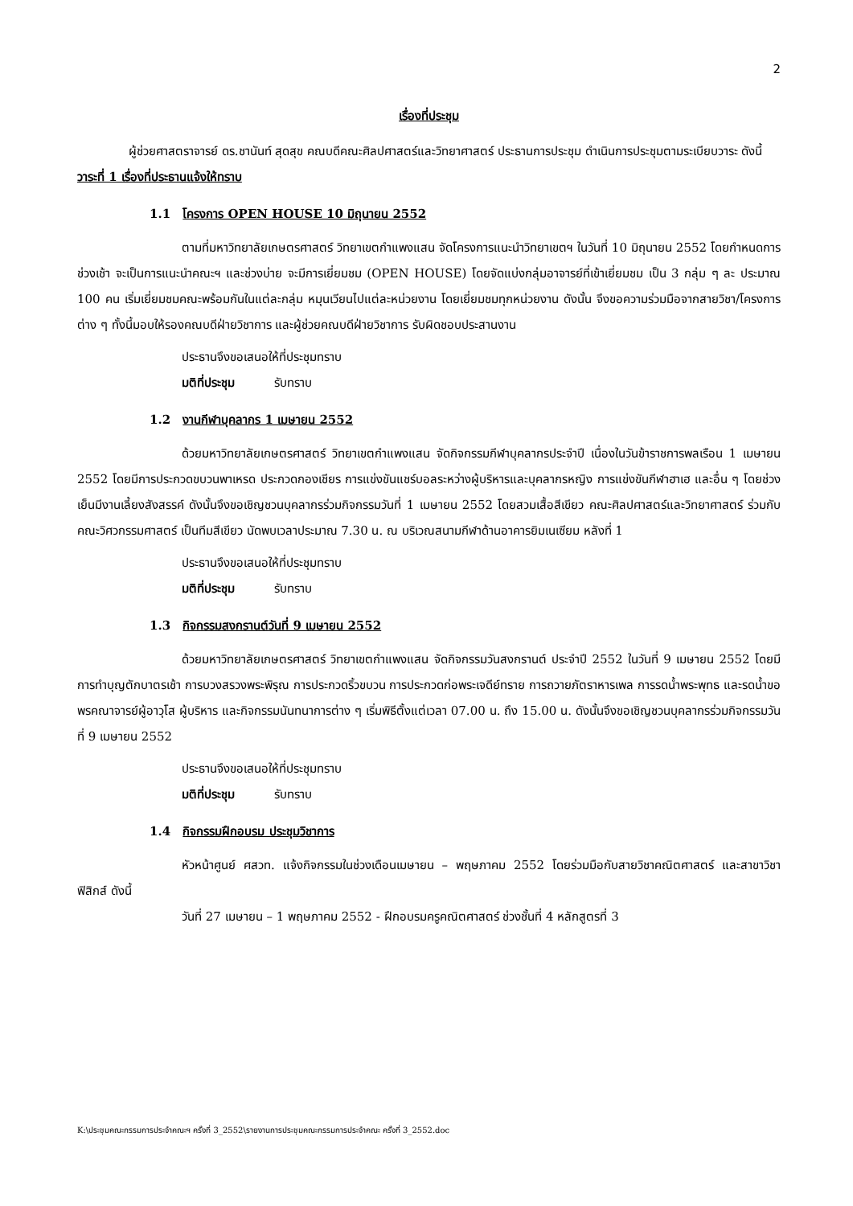2
เรื่องที่ประชุม
ผู้ช่วยศาสตราจารย์ ดร.ชานันท์ สุดสุข คณบดีคณะศิลปศาสตร์และวิทยาศาสตร์ ประธานการประชุม ดำเนินการประชุมตามระเบียบวาระ ดังนี้
วาระที่ 1 เรื่องที่ประธานแจ้งให้ทราบ
1.1 โครงการ OPEN HOUSE 10 มิถุนายน 2552
ตามที่มหาวิทยาลัยเกษตรศาสตร์ วิทยาเขตกำแพงแสน จัดโครงการแนะนำวิทยาเขตฯ ในวันที่ 10 มิถุนายน 2552 โดยกำหนดการช่วงเช้า จะเป็นการแนะนำคณะฯ และช่วงบ่าย จะมีการเยี่ยมชม (OPEN HOUSE) โดยจัดแบ่งกลุ่มอาจารย์ที่เข้าเยี่ยมชม เป็น 3 กลุ่ม ๆ ละ ประมาณ 100 คน เริ่มเยี่ยมชมคณะพร้อมกันในแต่ละกลุ่ม หมุนเวียนไปแต่ละหน่วยงาน โดยเยี่ยมชมทุกหน่วยงาน ดังนั้น จึงขอความร่วมมือจากสายวิชา/โครงการต่าง ๆ ทั้งนี้มอบให้รองคณบดีฝ่ายวิชาการ และผู้ช่วยคณบดีฝ่ายวิชาการ รับผิดชอบประสานงาน
ประธานจึงขอเสนอให้ที่ประชุมทราบ
มติที่ประชุม รับทราบ
1.2 งานกีฬาบุคลากร 1 เมษายน 2552
ด้วยมหาวิทยาลัยเกษตรศาสตร์ วิทยาเขตกำแพงแสน จัดกิจกรรมกีฬาบุคลากรประจำปี เนื่องในวันข้าราชการพลเรือน 1 เมษายน 2552 โดยมีการประกวดขบวนพาเหรด ประกวดกองเชียร การแข่งขันแชร์บอลระหว่างผู้บริหารและบุคลากรหญิง การแข่งขันกีฬาฮาเฮ และอื่น ๆ โดยช่วงเย็นมีงานเลี้ยงสังสรรค์ ดังนั้นจึงขอเชิญชวนบุคลากรร่วมกิจกรรมวันที่ 1 เมษายน 2552 โดยสวมเสื้อสีเขียว คณะศิลปศาสตร์และวิทยาศาสตร์ ร่วมกับคณะวิศวกรรมศาสตร์ เป็นทีมสีเขียว นัดพบเวลาประมาณ 7.30 น. ณ บริเวณสนามกีฬาด้านอาคารยิมเนเซียม หลังที่ 1
ประธานจึงขอเสนอให้ที่ประชุมทราบ
มติที่ประชุม รับทราบ
1.3 กิจกรรมสงกรานต์วันที่ 9 เมษายน 2552
ด้วยมหาวิทยาลัยเกษตรศาสตร์ วิทยาเขตกำแพงแสน จัดกิจกรรมวันสงกรานต์ ประจำปี 2552 ในวันที่ 9 เมษายน 2552 โดยมีการทำบุญตักบาตรเช้า การบวงสรวงพระพิรุณ การประกวดริ้วขบวน การประกวดก่อพระเจดีย์ทราย การถวายภัตราหารเพล การรดน้ำพระพุทธ และรดน้ำขอพรคณาจารย์ผู้อาวุโส ผู้บริหาร และกิจกรรมนันทนาการต่าง ๆ เริ่มพิธีตั้งแต่เวลา 07.00 น. ถึง 15.00 น. ดังนั้นจึงขอเชิญชวนบุคลากรร่วมกิจกรรมวันที่ 9 เมษายน 2552
ประธานจึงขอเสนอให้ที่ประชุมทราบ
มติที่ประชุม รับทราบ
1.4 กิจกรรมฝึกอบรม ประชุมวิชาการ
หัวหน้าศูนย์ ศสวท. แจ้งกิจกรรมในช่วงเดือนเมษายน – พฤษภาคม 2552 โดยร่วมมือกับสายวิชาคณิตศาสตร์ และสาขาวิชาฟิสิกส์ ดังนี้
วันที่ 27 เมษายน – 1 พฤษภาคม 2552 - ฝึกอบรมครูคณิตศาสตร์ ช่วงชั้นที่ 4 หลักสูตรที่ 3
K:\ประชุมคณะกรรมการประจำคณะฯ ครั้งที่ 3_2552\รายงานการประชุมคณะกรรมการประจำคณะ ครั้งที่ 3_2552.doc